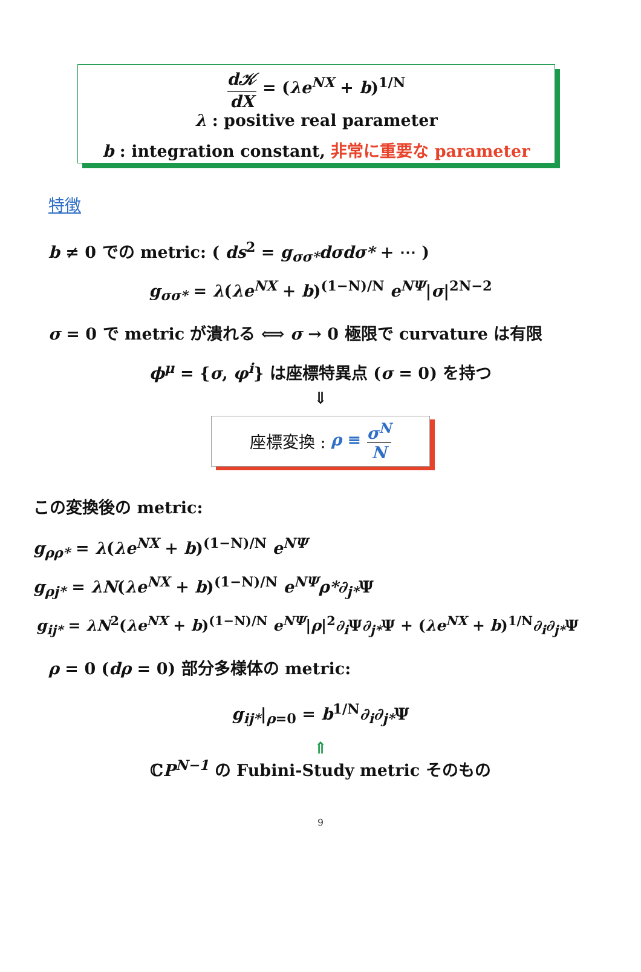d𝒦 dX = (λe<sup>NX</sup> + b)<sup>1/N</sup>
λ : positive real parameter
b : integration constant, 非常に重要な parameter
特徴
b ≠ 0 での metric: ( ds<sup>2</sup> = g<sub>σσ*</sub>dσdσ* + ⋯ )
g<sub>σσ*</sub> = λ(λe<sup>NX</sup> + b)<sup>(1−N)/N</sup> e<sup>NΨ</sup>|σ|<sup>2N−2</sup>
σ = 0 で metric が潰れる ⟺ σ → 0 極限で curvature は有限
ϕ<sup>μ</sup> = {σ, φ<sup>i</sup>} は座標特異点 (σ = 0) を持つ
⇓
座標変換 : ρ ≡ σ<sup>N</sup> N
この変換後の metric:
g<sub>ρρ*</sub> = λ(λe<sup>NX</sup> + b)<sup>(1−N)/N</sup> e<sup>NΨ</sup>
g<sub>ρj*</sub> = λN(λe<sup>NX</sup> + b)<sup>(1−N)/N</sup> e<sup>NΨ</sup>ρ*∂<sub>j*</sub>Ψ
g<sub>ij*</sub> = λN<sup>2</sup>(λe<sup>NX</sup> + b)<sup>(1−N)/N</sup> e<sup>NΨ</sup>|ρ|<sup>2</sup>∂<sub>i</sub> Ψ∂<sub>j*</sub>Ψ + (λe<sup>NX</sup> + b)<sup>1/N</sup>∂<sub>i</sub>∂<sub>j*</sub>Ψ
ρ = 0 (dρ = 0) 部分多様体の metric:
g<sub>ij*</sub>|<sub>ρ=0</sub> = b<sup>1/N</sup>∂<sub>i</sub>∂<sub>j*</sub>Ψ
⇑
ℂP<sup>N−1</sup> の Fubini-Study metric そのもの
9